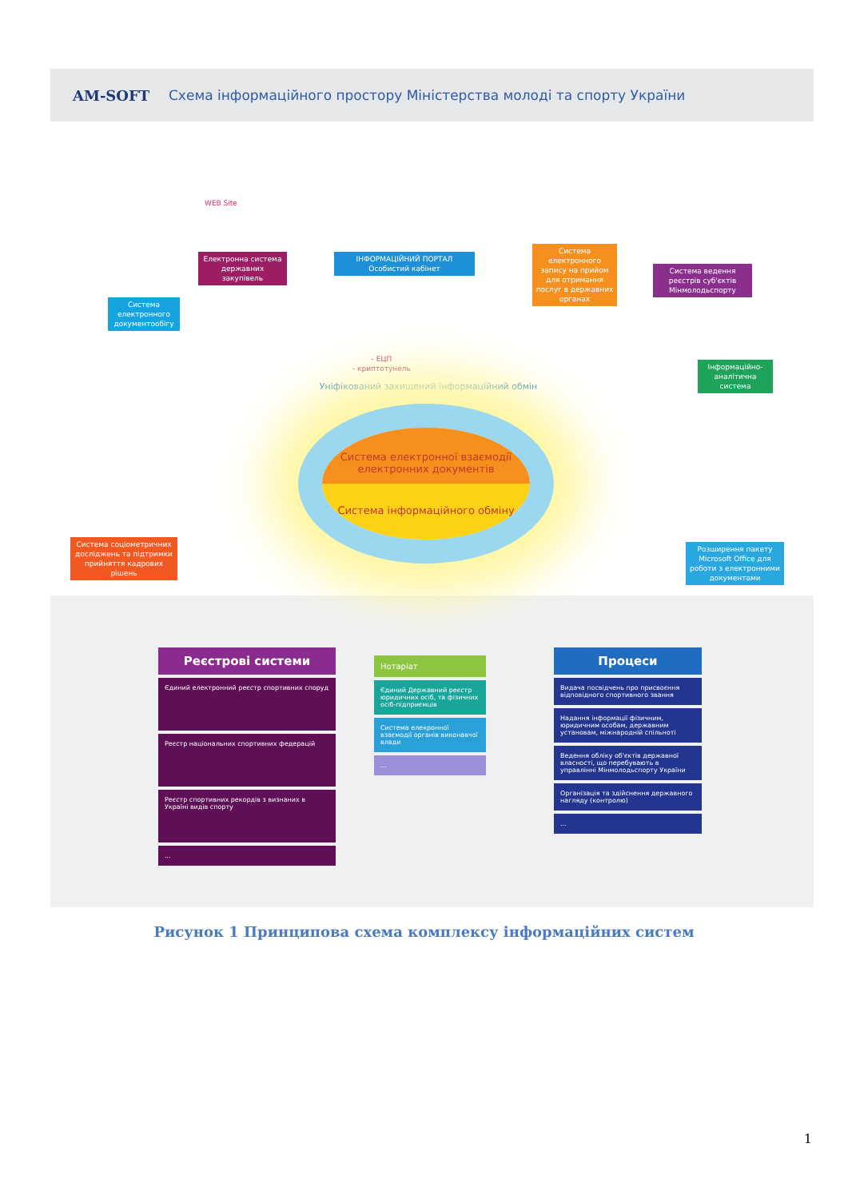AM-SOFT Схема інформаційного простору Міністерства молоді та спорту України
WEB Site
Електронна система державних закупівель
Система електронного документообігу
ІНФОРМАЦІЙНИЙ ПОРТАЛ
Особистий кабінет
Системa електронного запису на прийом для отримання послуг в державних органах
Система ведення реєстрів суб'єктів Мінмолодьспорту
Інформаційно-аналітична система
- ЕЦП
- криптотунель
Уніфікований захищений інформаційний обмін
Система електронної взаємодії електронних документів
Система інформаційного обміну
Система соціометричних досліджень та підтримки прийняття кадрових рішень
Розширення пакету Microsoft Office для роботи з електронними документами
Реєстрові системи
Єдиний електронний реєстр спортивних споруд
Реєстр національних спортивних федерацій
Реєстр спортивних рекордів з визнаних в Україні видів спорту
...
Нотаріат
Єдиний Державний реєстр юридичних осіб, та фізичних осіб-підприємців
Система елекронної взаємодії органів виконавчої влади
...
Процеси
Видача посвідчень про присвоєння відповідного спортивного звання
Надання інформації фізичним, юридичним особам, державним установам, міжнародній спільноті
Ведення обліку об'єктів державної власності, що перебувають в управлінні Мінмолодьспорту України
Організація та здійснення державного нагляду (контролю)
...
Рисунок 1 Принципова схема комплексу інформаційних систем
1